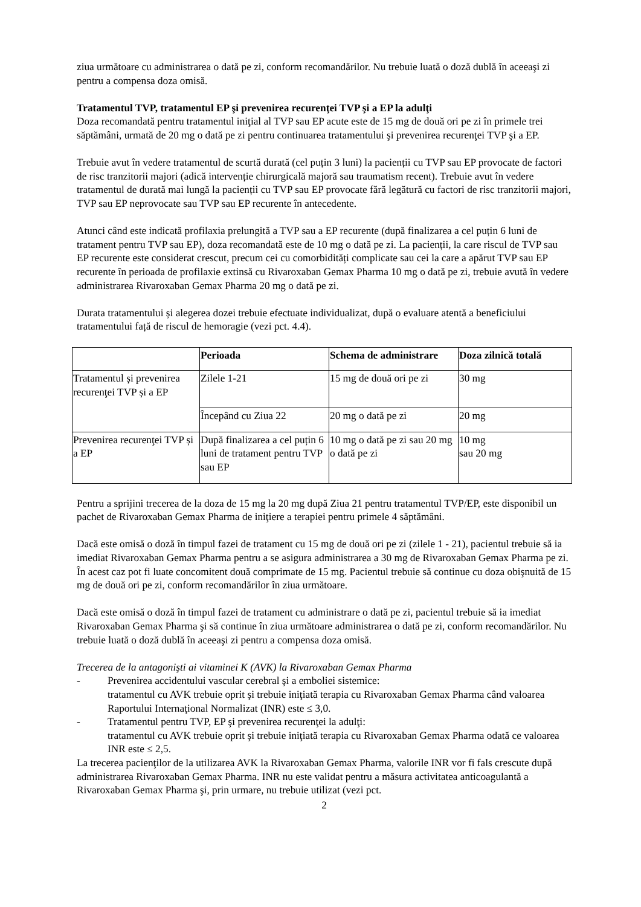ziua următoare cu administrarea o dată pe zi, conform recomandărilor. Nu trebuie luată o doză dublă în aceeaşi zi pentru a compensa doza omisă.
Tratamentul TVP, tratamentul EP şi prevenirea recurenţei TVP şi a EP la adulţi
Doza recomandată pentru tratamentul iniţial al TVP sau EP acute este de 15 mg de două ori pe zi în primele trei săptămâni, urmată de 20 mg o dată pe zi pentru continuarea tratamentului şi prevenirea recurenţei TVP şi a EP.
Trebuie avut în vedere tratamentul de scurtă durată (cel puțin 3 luni) la pacienții cu TVP sau EP provocate de factori de risc tranzitorii majori (adică intervenție chirurgicală majoră sau traumatism recent). Trebuie avut în vedere tratamentul de durată mai lungă la pacienții cu TVP sau EP provocate fără legătură cu factori de risc tranzitorii majori, TVP sau EP neprovocate sau TVP sau EP recurente în antecedente.
Atunci când este indicată profilaxia prelungită a TVP sau a EP recurente (după finalizarea a cel puțin 6 luni de tratament pentru TVP sau EP), doza recomandată este de 10 mg o dată pe zi. La pacienții, la care riscul de TVP sau EP recurente este considerat crescut, precum cei cu comorbidități complicate sau cei la care a apărut TVP sau EP recurente în perioada de profilaxie extinsă cu Rivaroxaban Gemax Pharma 10 mg o dată pe zi, trebuie avută în vedere administrarea Rivaroxaban Gemax Pharma 20 mg o dată pe zi.
Durata tratamentului și alegerea dozei trebuie efectuate individualizat, după o evaluare atentă a beneficiului tratamentului față de riscul de hemoragie (vezi pct. 4.4).
| | Perioada | Schema de administrare | Doza zilnică totală |
| --- | --- | --- | --- |
| Tratamentul și prevenirea recurenţei TVP și a EP | Zilele 1-21 | 15 mg de două ori pe zi | 30 mg |
| | Începând cu Ziua 22 | 20 mg o dată pe zi | 20 mg |
| Prevenirea recurenţei TVP și a EP | După finalizarea a cel puțin 6 luni de tratament pentru TVP sau EP | 10 mg o dată pe zi sau 20 mg o dată pe zi | 10 mg sau 20 mg |
Pentru a sprijini trecerea de la doza de 15 mg la 20 mg după Ziua 21 pentru tratamentul TVP/EP, este disponibil un pachet de Rivaroxaban Gemax Pharma de iniţiere a terapiei pentru primele 4 săptămâni.
Dacă este omisă o doză în timpul fazei de tratament cu 15 mg de două ori pe zi (zilele 1 - 21), pacientul trebuie să ia imediat Rivaroxaban Gemax Pharma pentru a se asigura administrarea a 30 mg de Rivaroxaban Gemax Pharma pe zi. În acest caz pot fi luate concomitent două comprimate de 15 mg. Pacientul trebuie să continue cu doza obişnuită de 15 mg de două ori pe zi, conform recomandărilor în ziua următoare.
Dacă este omisă o doză în timpul fazei de tratament cu administrare o dată pe zi, pacientul trebuie să ia imediat Rivaroxaban Gemax Pharma şi să continue în ziua următoare administrarea o dată pe zi, conform recomandărilor. Nu trebuie luată o doză dublă în aceeaşi zi pentru a compensa doza omisă.
Trecerea de la antagonişti ai vitaminei K (AVK) la Rivaroxaban Gemax Pharma
- Prevenirea accidentului vascular cerebral şi a emboliei sistemice:
tratamentul cu AVK trebuie oprit şi trebuie iniţiată terapia cu Rivaroxaban Gemax Pharma când valoarea Raportului Internaţional Normalizat (INR) este ≤ 3,0.
- Tratamentul pentru TVP, EP şi prevenirea recurenţei la adulţi:
tratamentul cu AVK trebuie oprit şi trebuie iniţiată terapia cu Rivaroxaban Gemax Pharma odată ce valoarea INR este ≤ 2,5.
La trecerea pacienţilor de la utilizarea AVK la Rivaroxaban Gemax Pharma, valorile INR vor fi fals crescute după administrarea Rivaroxaban Gemax Pharma. INR nu este validat pentru a măsura activitatea anticoagulantă a Rivaroxaban Gemax Pharma şi, prin urmare, nu trebuie utilizat (vezi pct.
2